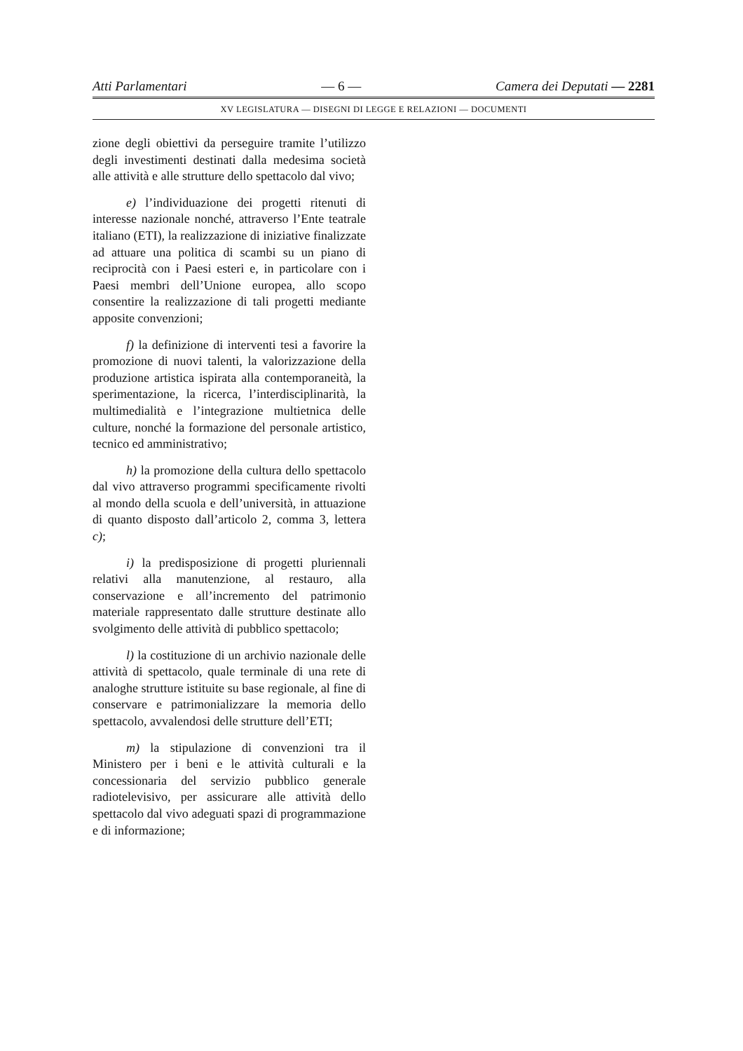Atti Parlamentari — 6 — Camera dei Deputati — 2281
XV LEGISLATURA — DISEGNI DI LEGGE E RELAZIONI — DOCUMENTI
zione degli obiettivi da perseguire tramite l’utilizzo degli investimenti destinati dalla medesima società alle attività e alle strutture dello spettacolo dal vivo;
e) l’individuazione dei progetti ritenuti di interesse nazionale nonché, attraverso l’Ente teatrale italiano (ETI), la realizzazione di iniziative finalizzate ad attuare una politica di scambi su un piano di reciprocità con i Paesi esteri e, in particolare con i Paesi membri dell’Unione europea, allo scopo consentire la realizzazione di tali progetti mediante apposite convenzioni;
f) la definizione di interventi tesi a favorire la promozione di nuovi talenti, la valorizzazione della produzione artistica ispirata alla contemporaneità, la sperimentazione, la ricerca, l’interdisciplinarità, la multimedialità e l’integrazione multietnica delle culture, nonché la formazione del personale artistico, tecnico ed amministrativo;
h) la promozione della cultura dello spettacolo dal vivo attraverso programmi specificamente rivolti al mondo della scuola e dell’università, in attuazione di quanto disposto dall’articolo 2, comma 3, lettera c);
i) la predisposizione di progetti pluriennali relativi alla manutenzione, al restauro, alla conservazione e all’incremento del patrimonio materiale rappresentato dalle strutture destinate allo svolgimento delle attività di pubblico spettacolo;
l) la costituzione di un archivio nazionale delle attività di spettacolo, quale terminale di una rete di analoghe strutture istituite su base regionale, al fine di conservare e patrimonializzare la memoria dello spettacolo, avvalendosi delle strutture dell’ETI;
m) la stipulazione di convenzioni tra il Ministero per i beni e le attività culturali e la concessionaria del servizio pubblico generale radiotelevisivo, per assicurare alle attività dello spettacolo dal vivo adeguati spazi di programmazione e di informazione;